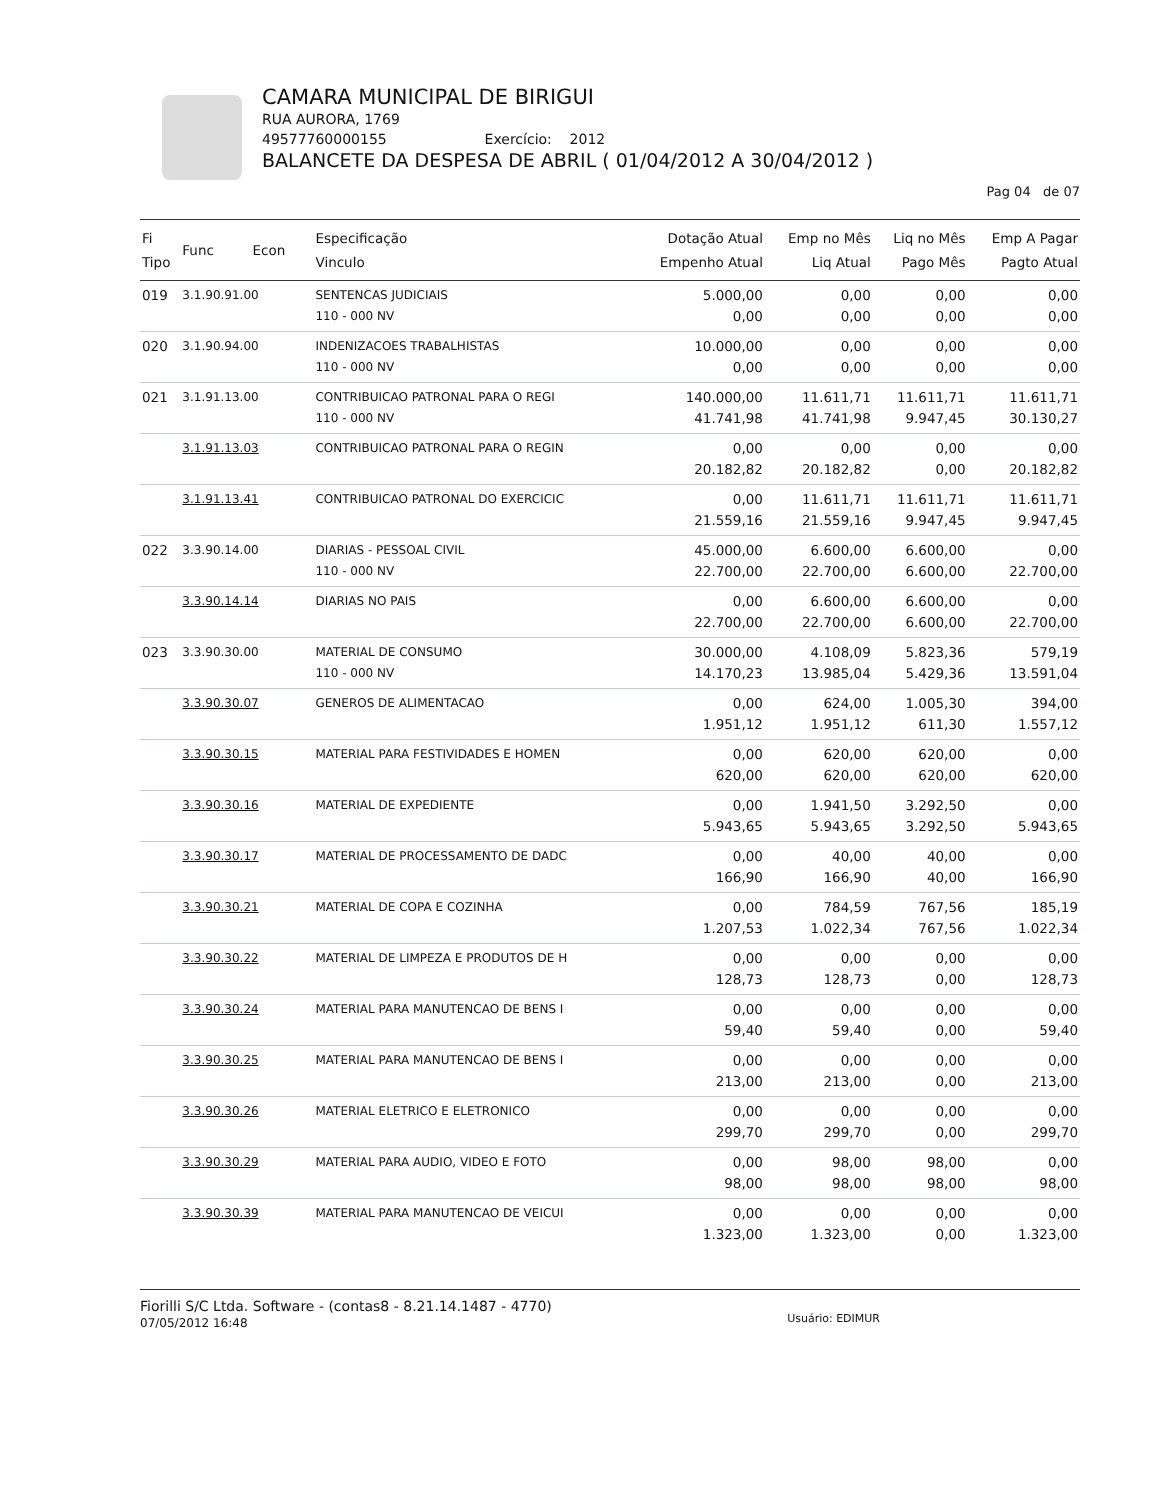CAMARA MUNICIPAL DE BIRIGUI
RUA AURORA, 1769
49577760000155 Exercício: 2012
BALANCETE DA DESPESA DE ABRIL ( 01/04/2012 A 30/04/2012 )
Pag 04 de 07
| Fi Tipo | Func Econ | Especificação Vinculo | Dotação Atual Empenho Atual | Emp no Mês Liq Atual | Liq no Mês Pago Mês | Emp A Pagar Pagto Atual |
| --- | --- | --- | --- | --- | --- | --- |
| 019 | 3.1.90.91.00 | SENTENCAS JUDICIAIS 110 - 000 NV | 5.000,00 0,00 | 0,00 0,00 | 0,00 0,00 | 0,00 0,00 |
| 020 | 3.1.90.94.00 | INDENIZACOES TRABALHISTAS 110 - 000 NV | 10.000,00 0,00 | 0,00 0,00 | 0,00 0,00 | 0,00 0,00 |
| 021 | 3.1.91.13.00 | CONTRIBUICAO PATRONAL PARA O REGI 110 - 000 NV | 140.000,00 41.741,98 | 11.611,71 41.741,98 | 11.611,71 9.947,45 | 11.611,71 30.130,27 |
| | 3.1.91.13.03 | CONTRIBUICAO PATRONAL PARA O REGIN | 0,00 20.182,82 | 0,00 20.182,82 | 0,00 0,00 | 0,00 20.182,82 |
| | 3.1.91.13.41 | CONTRIBUICAO PATRONAL DO EXERCICIC | 0,00 21.559,16 | 11.611,71 21.559,16 | 11.611,71 9.947,45 | 11.611,71 9.947,45 |
| 022 | 3.3.90.14.00 | DIARIAS - PESSOAL CIVIL 110 - 000 NV | 45.000,00 22.700,00 | 6.600,00 22.700,00 | 6.600,00 6.600,00 | 0,00 22.700,00 |
| | 3.3.90.14.14 | DIARIAS NO PAIS | 0,00 22.700,00 | 6.600,00 22.700,00 | 6.600,00 6.600,00 | 0,00 22.700,00 |
| 023 | 3.3.90.30.00 | MATERIAL DE CONSUMO 110 - 000 NV | 30.000,00 14.170,23 | 4.108,09 13.985,04 | 5.823,36 5.429,36 | 579,19 13.591,04 |
| | 3.3.90.30.07 | GENEROS DE ALIMENTACAO | 0,00 1.951,12 | 624,00 1.951,12 | 1.005,30 611,30 | 394,00 1.557,12 |
| | 3.3.90.30.15 | MATERIAL PARA FESTIVIDADES E HOMEN | 0,00 620,00 | 620,00 620,00 | 620,00 620,00 | 0,00 620,00 |
| | 3.3.90.30.16 | MATERIAL DE EXPEDIENTE | 0,00 5.943,65 | 1.941,50 5.943,65 | 3.292,50 3.292,50 | 0,00 5.943,65 |
| | 3.3.90.30.17 | MATERIAL DE PROCESSAMENTO DE DADC | 0,00 166,90 | 40,00 166,90 | 40,00 40,00 | 0,00 166,90 |
| | 3.3.90.30.21 | MATERIAL DE COPA E COZINHA | 0,00 1.207,53 | 784,59 1.022,34 | 767,56 767,56 | 185,19 1.022,34 |
| | 3.3.90.30.22 | MATERIAL DE LIMPEZA E PRODUTOS DE H | 0,00 128,73 | 0,00 128,73 | 0,00 0,00 | 0,00 128,73 |
| | 3.3.90.30.24 | MATERIAL PARA MANUTENCAO DE BENS I | 0,00 59,40 | 0,00 59,40 | 0,00 0,00 | 0,00 59,40 |
| | 3.3.90.30.25 | MATERIAL PARA MANUTENCAO DE BENS I | 0,00 213,00 | 0,00 213,00 | 0,00 0,00 | 0,00 213,00 |
| | 3.3.90.30.26 | MATERIAL ELETRICO E ELETRONICO | 0,00 299,70 | 0,00 299,70 | 0,00 0,00 | 0,00 299,70 |
| | 3.3.90.30.29 | MATERIAL PARA AUDIO, VIDEO E FOTO | 0,00 98,00 | 98,00 98,00 | 98,00 98,00 | 0,00 98,00 |
| | 3.3.90.30.39 | MATERIAL PARA MANUTENCAO DE VEICUI | 0,00 1.323,00 | 0,00 1.323,00 | 0,00 0,00 | 0,00 1.323,00 |
Fiorilli S/C Ltda. Software - (contas8 - 8.21.14.1487 - 4770)
07/05/2012 16:48
Usuário: EDIMUR